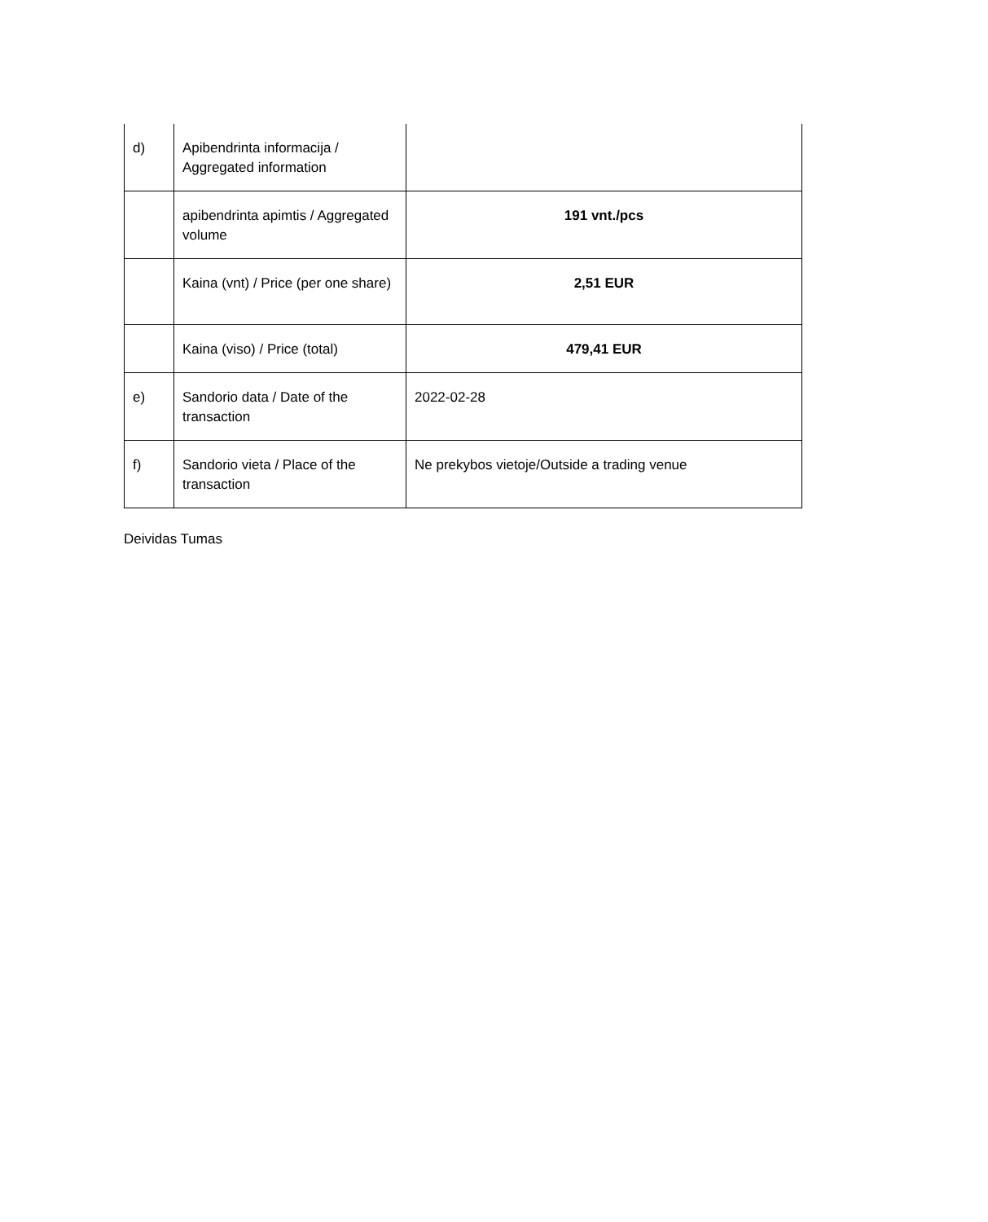| d) | Apibendrinta informacija / Aggregated information | |
| | apibendrinta apimtis / Aggregated volume | 191 vnt./pcs |
| | Kaina (vnt) / Price (per one share) | 2,51 EUR |
| | Kaina (viso) / Price (total) | 479,41 EUR |
| e) | Sandorio data / Date of the transaction | 2022-02-28 |
| f) | Sandorio vieta / Place of the transaction | Ne prekybos vietoje/Outside a trading venue |
Deividas Tumas